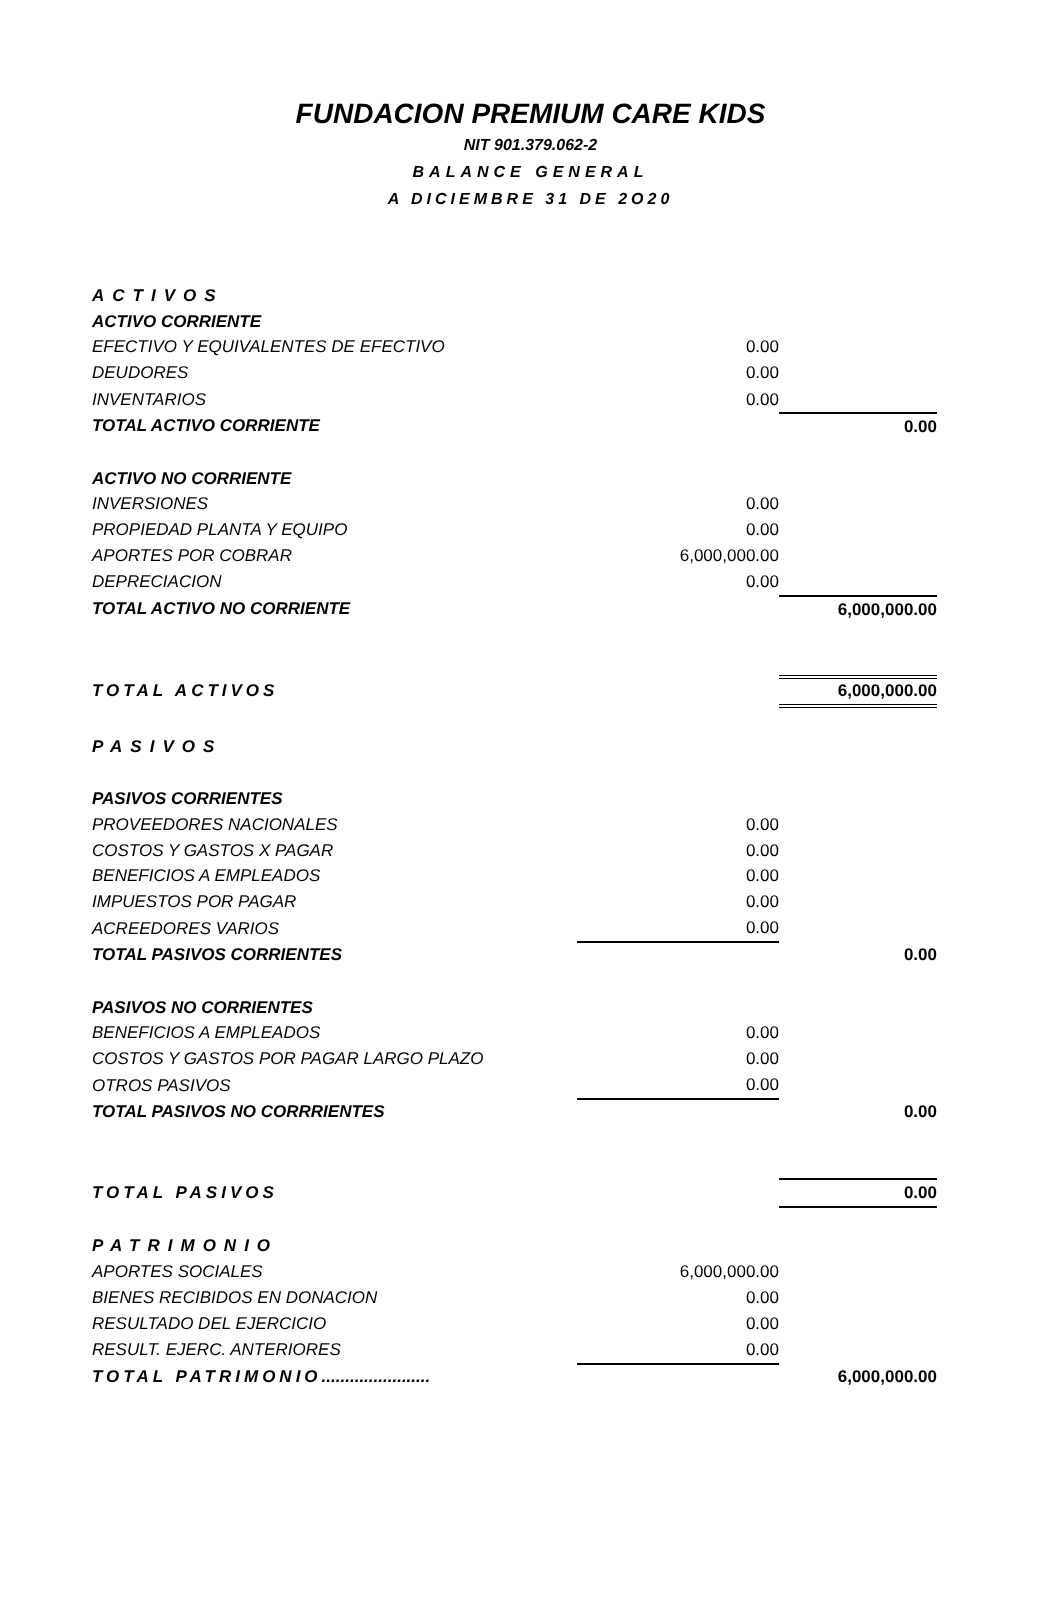FUNDACION PREMIUM CARE KIDS
NIT 901.379.062-2
BALANCE GENERAL
A DICIEMBRE 31 DE 2O20
| ACTIVOS | | |
| ACTIVO CORRIENTE | | |
| EFECTIVO Y EQUIVALENTES DE EFECTIVO | 0.00 | |
| DEUDORES | 0.00 | |
| INVENTARIOS | 0.00 | |
| TOTAL ACTIVO CORRIENTE | | 0.00 |
| ACTIVO NO CORRIENTE | | |
| INVERSIONES | 0.00 | |
| PROPIEDAD PLANTA Y EQUIPO | 0.00 | |
| APORTES POR COBRAR | 6,000,000.00 | |
| DEPRECIACION | 0.00 | |
| TOTAL ACTIVO NO CORRIENTE | | 6,000,000.00 |
| TOTAL ACTIVOS | | 6,000,000.00 |
| PASIVOS | | |
| PASIVOS CORRIENTES | | |
| PROVEEDORES NACIONALES | 0.00 | |
| COSTOS Y GASTOS X PAGAR | 0.00 | |
| BENEFICIOS A EMPLEADOS | 0.00 | |
| IMPUESTOS POR PAGAR | 0.00 | |
| ACREEDORES VARIOS | 0.00 | |
| TOTAL PASIVOS CORRIENTES | | 0.00 |
| PASIVOS NO CORRIENTES | | |
| BENEFICIOS A EMPLEADOS | 0.00 | |
| COSTOS Y GASTOS POR PAGAR LARGO PLAZO | 0.00 | |
| OTROS PASIVOS | 0.00 | |
| TOTAL PASIVOS NO CORRRIENTES | | 0.00 |
| TOTAL PASIVOS | | 0.00 |
| PATRIMONIO | | |
| APORTES SOCIALES | 6,000,000.00 | |
| BIENES RECIBIDOS EN DONACION | 0.00 | |
| RESULTADO DEL EJERCICIO | 0.00 | |
| RESULT. EJERC. ANTERIORES | 0.00 | |
| TOTAL PATRIMONIO ....................... | | 6,000,000.00 |